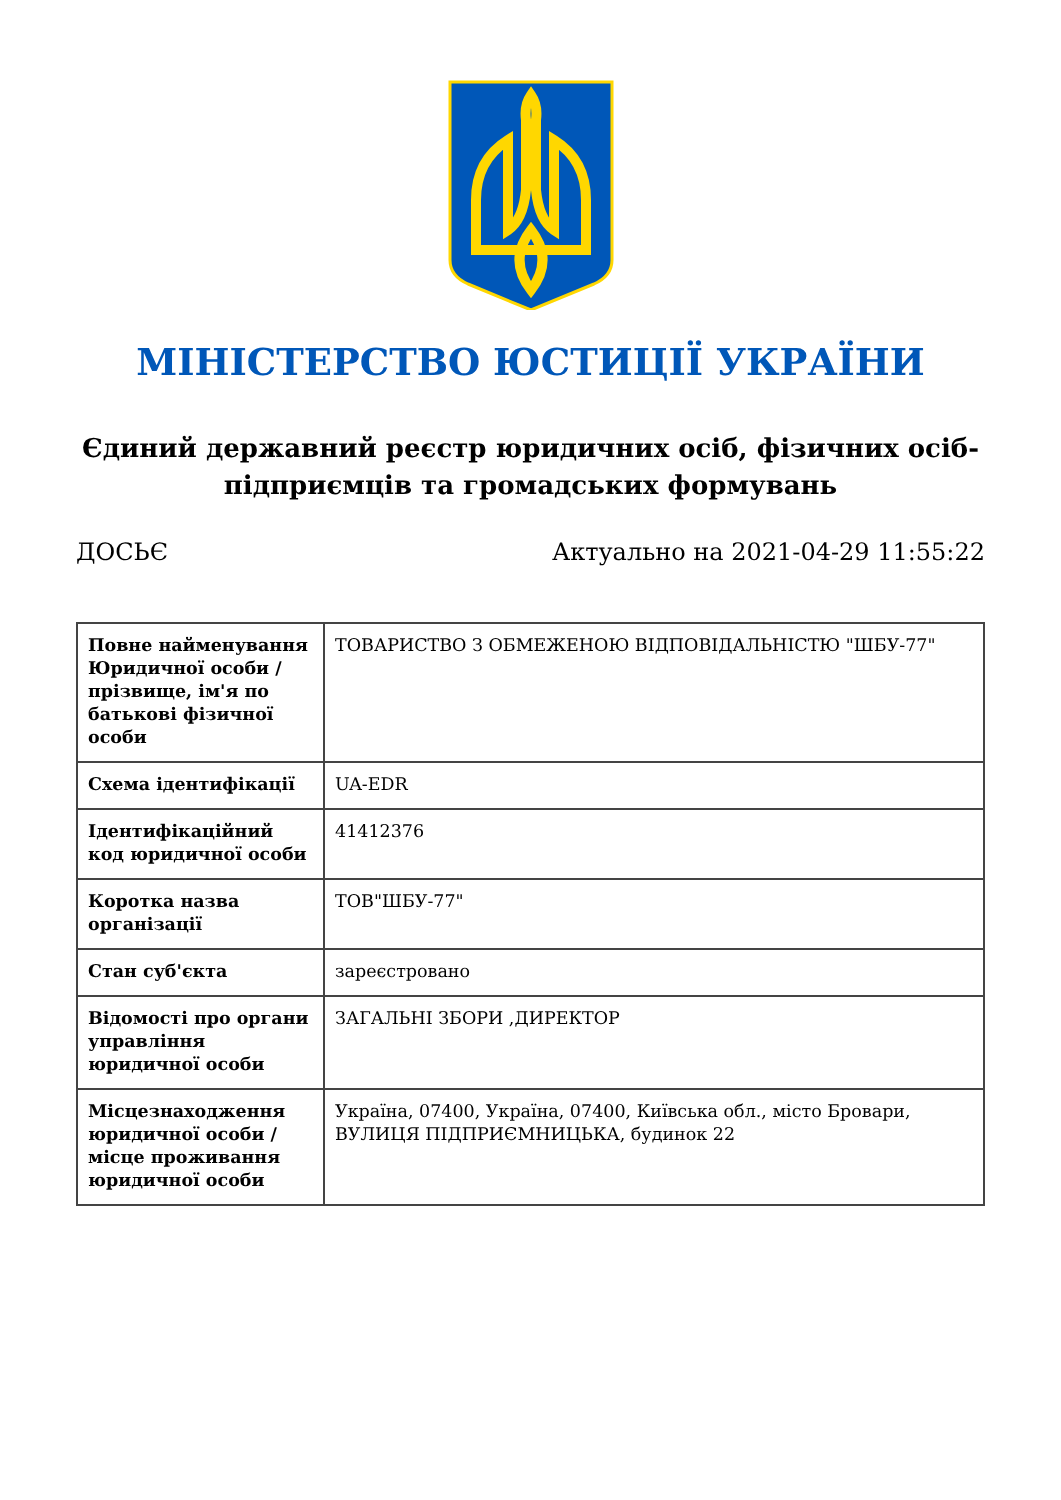МІНІСТЕРСТВО ЮСТИЦІЇ УКРАЇНИ
Єдиний державний реєстр юридичних осіб, фізичних осіб-підприємців та громадських формувань
ДОСЬЄ Актуально на 2021-04-29 11:55:22
| Повне найменування Юридичної особи / прізвище, ім'я по батькові фізичної особи | ТОВАРИСТВО З ОБМЕЖЕНОЮ ВІДПОВІДАЛЬНІСТЮ "ШБУ-77" |
| Схема ідентифікації | UA-EDR |
| Ідентифікаційний код юридичної особи | 41412376 |
| Коротка назва організації | ТОВ"ШБУ-77" |
| Стан суб'єкта | зареєстровано |
| Відомості про органи управління юридичної особи | ЗАГАЛЬНІ ЗБОРИ ,ДИРЕКТОР |
| Місцезнаходження юридичної особи / місце проживання юридичної особи | Україна, 07400, Україна, 07400, Київська обл., місто Бровари, ВУЛИЦЯ ПІДПРИЄМНИЦЬКА, будинок 22 |